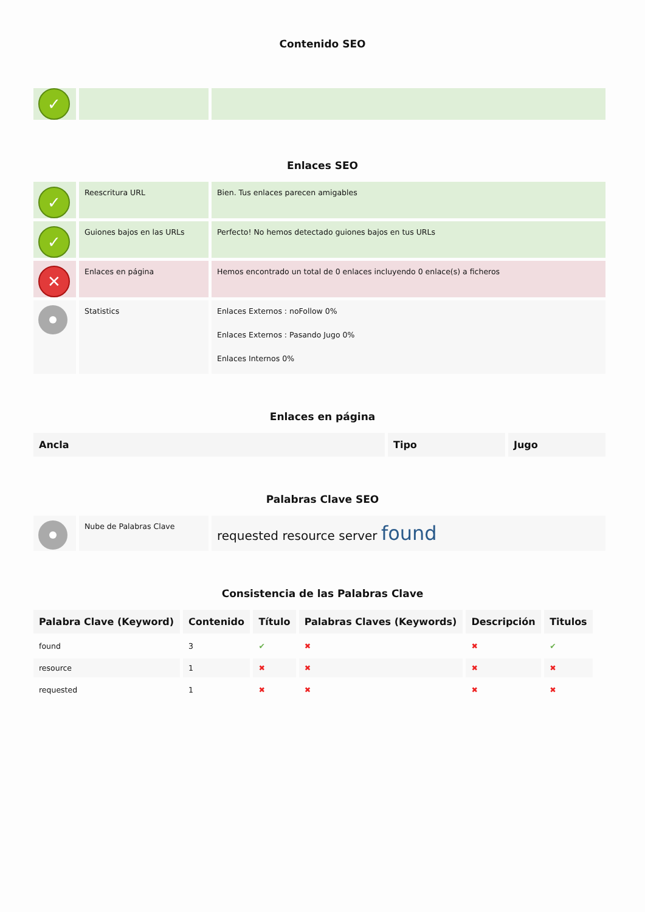Contenido SEO
| ✓ | | |
Enlaces SEO
| ✓ | Reescritura URL | Bien. Tus enlaces parecen amigables |
| ✓ | Guiones bajos en las URLs | Perfecto! No hemos detectado guiones bajos en tus URLs |
| ✕ | Enlaces en página | Hemos encontrado un total de 0 enlaces incluyendo 0 enlace(s) a ficheros |
| | Statistics | Enlaces Externos : noFollow 0% Enlaces Externos : Pasando Jugo 0% Enlaces Internos 0% |
Enlaces en página
| Ancla | Tipo | Jugo |
| --- | --- | --- |
Palabras Clave SEO
| | Nube de Palabras Clave | requested resource server found |
Consistencia de las Palabras Clave
| Palabra Clave (Keyword) | Contenido | Título | Palabras Claves (Keywords) | Descripción | Titulos |
| --- | --- | --- | --- | --- | --- |
| found | 3 | ✔ | ✖ | ✖ | ✔ |
| resource | 1 | ✖ | ✖ | ✖ | ✖ |
| requested | 1 | ✖ | ✖ | ✖ | ✖ |